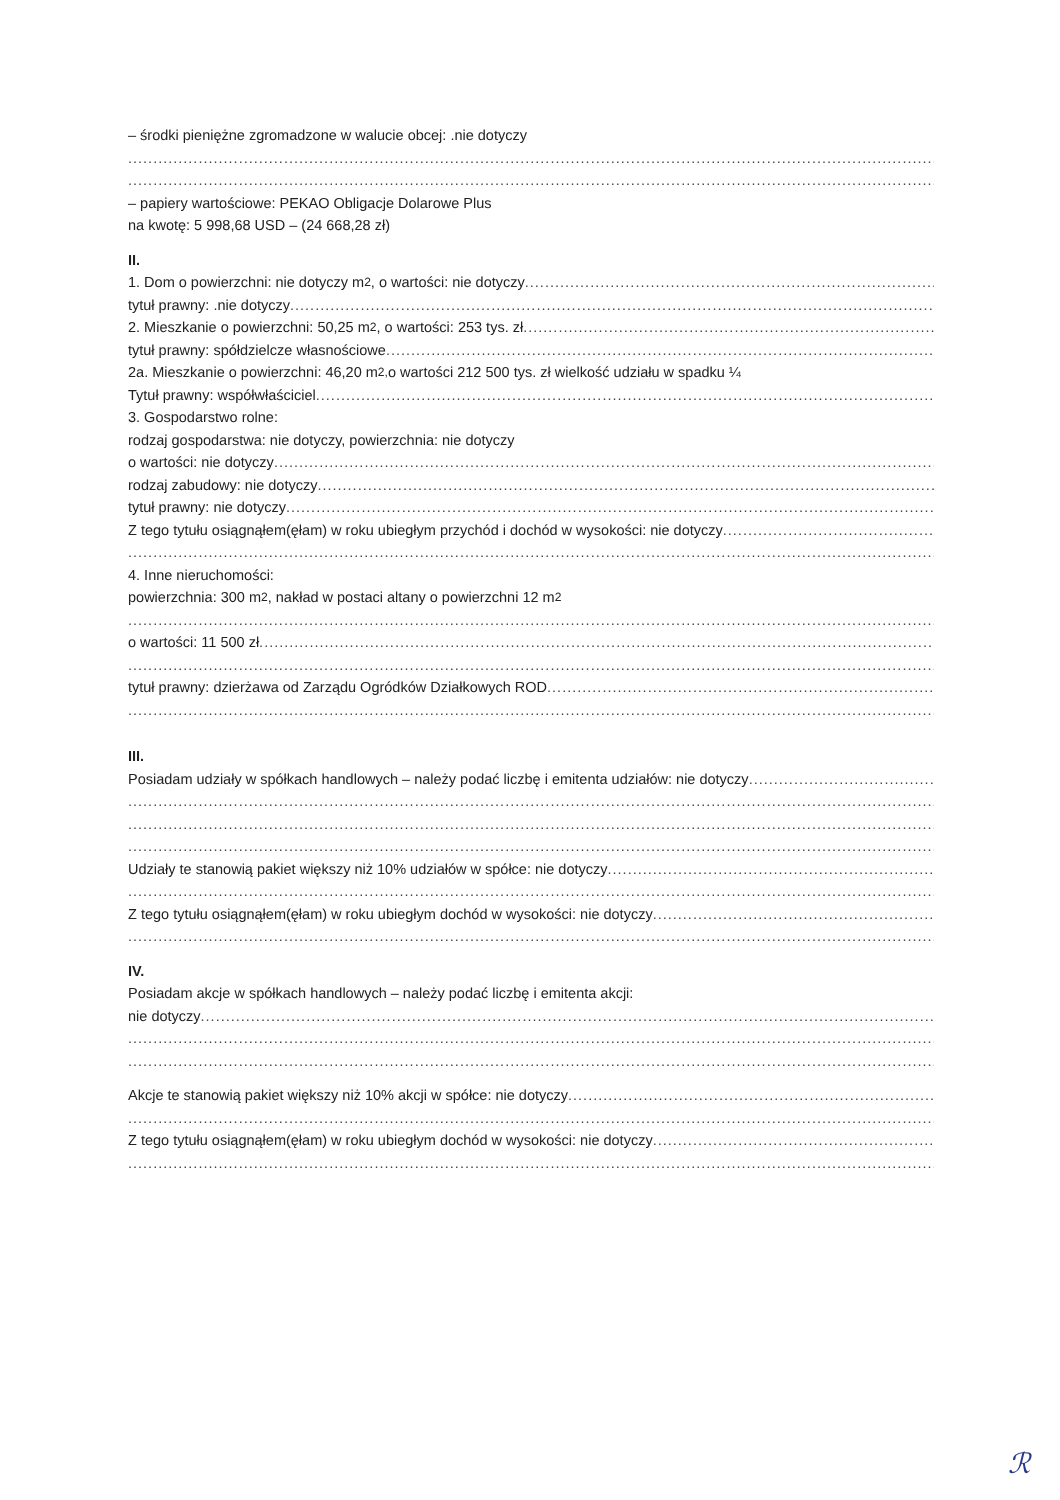– środki pieniężne zgromadzone w walucie obcej: .nie dotyczy
– papiery wartościowe: PEKAO Obligacje Dolarowe Plus
na kwotę: 5 998,68 USD – (24 668,28 zł)
II.
1. Dom o powierzchni: nie dotyczy m<sup>2</sup>, o wartości: nie dotyczy
tytuł prawny: .nie dotyczy
2. Mieszkanie o powierzchni: 50,25 m<sup>2</sup>, o wartości: 253 tys. zł
tytuł prawny: spółdzielcze własnościowe
2a. Mieszkanie o powierzchni: 46,20 m<sup>2,</sup> o wartości 212 500 tys. zł wielkość udziału w spadku ¼
Tytuł prawny: współwłaściciel
3. Gospodarstwo rolne:
rodzaj gospodarstwa: nie dotyczy, powierzchnia: nie dotyczy
o wartości: nie dotyczy
rodzaj zabudowy: nie dotyczy
tytuł prawny: nie dotyczy
Z tego tytułu osiągnąłem(ęłam) w roku ubiegłym przychód i dochód w wysokości: nie dotyczy
4. Inne nieruchomości:
powierzchnia: 300 m<sup>2</sup>, nakład w postaci altany o powierzchni 12 m<sup>2</sup>
o wartości: 11 500 zł
tytuł prawny: dzierżawa od Zarządu Ogródków Działkowych ROD
III.
Posiadam udziały w spółkach handlowych – należy podać liczbę i emitenta udziałów: nie dotyczy
Udziały te stanowią pakiet większy niż 10% udziałów w spółce: nie dotyczy
Z tego tytułu osiągnąłem(ęłam) w roku ubiegłym dochód w wysokości: nie dotyczy
IV.
Posiadam akcje w spółkach handlowych – należy podać liczbę i emitenta akcji:
nie dotyczy
Akcje te stanowią pakiet większy niż 10% akcji w spółce: nie dotyczy
Z tego tytułu osiągnąłem(ęłam) w roku ubiegłym dochód w wysokości: nie dotyczy
ℛ